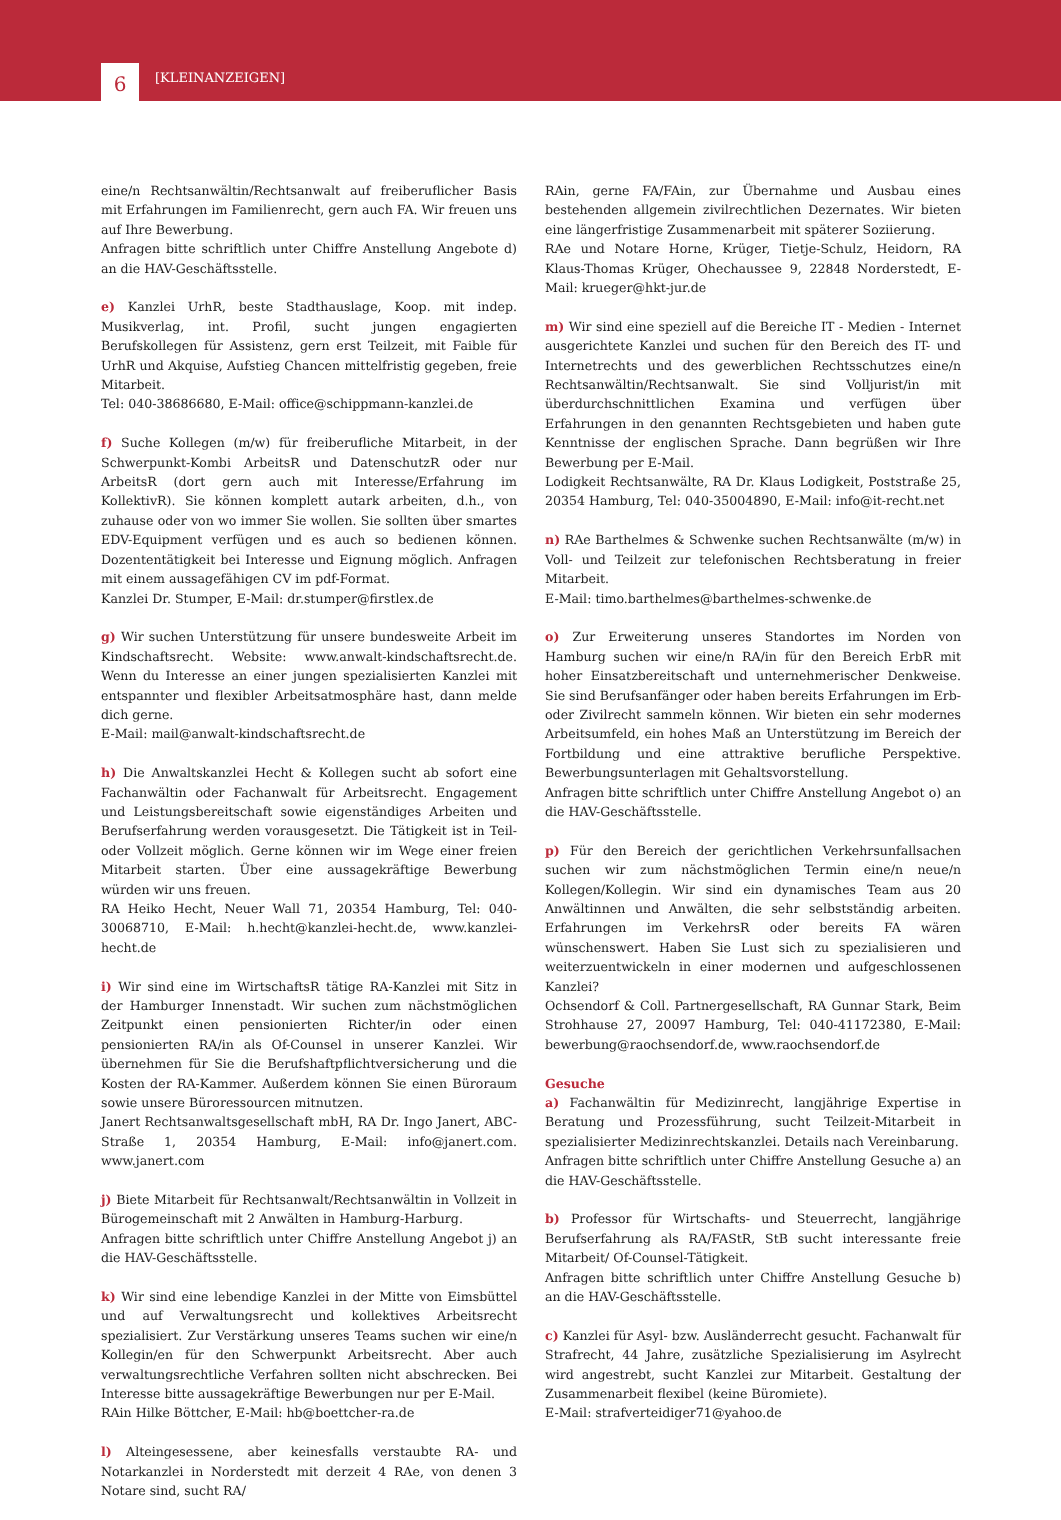6 [KLEINANZEIGEN]
eine/n Rechtsanwältin/Rechtsanwalt auf freiberuflicher Basis mit Erfahrungen im Familienrecht, gern auch FA. Wir freuen uns auf Ihre Bewerbung.
Anfragen bitte schriftlich unter Chiffre Anstellung Angebote d) an die HAV-Geschäftsstelle.
e) Kanzlei UrhR, beste Stadthauslage, Koop. mit indep. Musikverlag, int. Profil, sucht jungen engagierten Berufskollegen für Assistenz, gern erst Teilzeit, mit Faible für UrhR und Akquise, Aufstieg Chancen mittelfristig gegeben, freie Mitarbeit.
Tel: 040-38686680, E-Mail: office@schippmann-kanzlei.de
f) Suche Kollegen (m/w) für freiberufliche Mitarbeit, in der Schwerpunkt-Kombi ArbeitsR und DatenschutzR oder nur ArbeitsR (dort gern auch mit Interesse/Erfahrung im KollektivR). Sie können komplett autark arbeiten, d.h., von zuhause oder von wo immer Sie wollen. Sie sollten über smartes EDV-Equipment verfügen und es auch so bedienen können. Dozententätigkeit bei Interesse und Eignung möglich. Anfragen mit einem aussagefähigen CV im pdf-Format.
Kanzlei Dr. Stumper, E-Mail: dr.stumper@firstlex.de
g) Wir suchen Unterstützung für unsere bundesweite Arbeit im Kindschaftsrecht. Website: www.anwalt-kindschaftsrecht.de. Wenn du Interesse an einer jungen spezialisierten Kanzlei mit entspannter und flexibler Arbeitsatmosphäre hast, dann melde dich gerne.
E-Mail: mail@anwalt-kindschaftsrecht.de
h) Die Anwaltskanzlei Hecht & Kollegen sucht ab sofort eine Fachanwältin oder Fachanwalt für Arbeitsrecht. Engagement und Leistungsbereitschaft sowie eigenständiges Arbeiten und Berufserfahrung werden vorausgesetzt. Die Tätigkeit ist in Teil- oder Vollzeit möglich. Gerne können wir im Wege einer freien Mitarbeit starten. Über eine aussagekräftige Bewerbung würden wir uns freuen.
RA Heiko Hecht, Neuer Wall 71, 20354 Hamburg, Tel: 040-30068710, E-Mail: h.hecht@kanzlei-hecht.de, www.kanzlei-hecht.de
i) Wir sind eine im WirtschaftsR tätige RA-Kanzlei mit Sitz in der Hamburger Innenstadt. Wir suchen zum nächstmöglichen Zeitpunkt einen pensionierten Richter/in oder einen pensionierten RA/in als Of-Counsel in unserer Kanzlei. Wir übernehmen für Sie die Berufshaftpflichtversicherung und die Kosten der RA-Kammer. Außerdem können Sie einen Büroraum sowie unsere Büroressourcen mitnutzen.
Janert Rechtsanwaltsgesellschaft mbH, RA Dr. Ingo Janert, ABC-Straße 1, 20354 Hamburg, E-Mail: info@janert.com. www.janert.com
j) Biete Mitarbeit für Rechtsanwalt/Rechtsanwältin in Vollzeit in Bürogemeinschaft mit 2 Anwälten in Hamburg-Harburg.
Anfragen bitte schriftlich unter Chiffre Anstellung Angebot j) an die HAV-Geschäftsstelle.
k) Wir sind eine lebendige Kanzlei in der Mitte von Eimsbüttel und auf Verwaltungsrecht und kollektives Arbeitsrecht spezialisiert. Zur Verstärkung unseres Teams suchen wir eine/n Kollegin/en für den Schwerpunkt Arbeitsrecht. Aber auch verwaltungsrechtliche Verfahren sollten nicht abschrecken. Bei Interesse bitte aussagekräftige Bewerbungen nur per E-Mail.
RAin Hilke Böttcher, E-Mail: hb@boettcher-ra.de
l) Alteingesessene, aber keinesfalls verstaubte RA- und Notarkanzlei in Norderstedt mit derzeit 4 RAe, von denen 3 Notare sind, sucht RA/
RAin, gerne FA/FAin, zur Übernahme und Ausbau eines bestehenden allgemein zivilrechtlichen Dezernates. Wir bieten eine längerfristige Zusammenarbeit mit späterer Soziierung.
RAe und Notare Horne, Krüger, Tietje-Schulz, Heidorn, RA Klaus-Thomas Krüger, Ohechaussee 9, 22848 Norderstedt, E-Mail: krueger@hkt-jur.de
m) Wir sind eine speziell auf die Bereiche IT - Medien - Internet ausgerichtete Kanzlei und suchen für den Bereich des IT- und Internetrechts und des gewerblichen Rechtsschutzes eine/n Rechtsanwältin/Rechtsanwalt. Sie sind Volljurist/in mit überdurchschnittlichen Examina und verfügen über Erfahrungen in den genannten Rechtsgebieten und haben gute Kenntnisse der englischen Sprache. Dann begrüßen wir Ihre Bewerbung per E-Mail.
Lodigkeit Rechtsanwälte, RA Dr. Klaus Lodigkeit, Poststraße 25, 20354 Hamburg, Tel: 040-35004890, E-Mail: info@it-recht.net
n) RAe Barthelmes & Schwenke suchen Rechtsanwälte (m/w) in Voll- und Teilzeit zur telefonischen Rechtsberatung in freier Mitarbeit.
E-Mail: timo.barthelmes@barthelmes-schwenke.de
o) Zur Erweiterung unseres Standortes im Norden von Hamburg suchen wir eine/n RA/in für den Bereich ErbR mit hoher Einsatzbereitschaft und unternehmerischer Denkweise. Sie sind Berufsanfänger oder haben bereits Erfahrungen im Erb- oder Zivilrecht sammeln können. Wir bieten ein sehr modernes Arbeitsumfeld, ein hohes Maß an Unterstützung im Bereich der Fortbildung und eine attraktive berufliche Perspektive. Bewerbungsunterlagen mit Gehaltsvorstellung.
Anfragen bitte schriftlich unter Chiffre Anstellung Angebot o) an die HAV-Geschäftsstelle.
p) Für den Bereich der gerichtlichen Verkehrsunfallsachen suchen wir zum nächstmöglichen Termin eine/n neue/n Kollegen/Kollegin. Wir sind ein dynamisches Team aus 20 Anwältinnen und Anwälten, die sehr selbstständig arbeiten. Erfahrungen im VerkehrsR oder bereits FA wären wünschenswert. Haben Sie Lust sich zu spezialisieren und weiterzuentwickeln in einer modernen und aufgeschlossenen Kanzlei?
Ochsendorf & Coll. Partnergesellschaft, RA Gunnar Stark, Beim Strohhause 27, 20097 Hamburg, Tel: 040-41172380, E-Mail: bewerbung@raochsendorf.de, www.raochsendorf.de
Gesuche
a) Fachanwältin für Medizinrecht, langjährige Expertise in Beratung und Prozessführung, sucht Teilzeit-Mitarbeit in spezialisierter Medizinrechtskanzlei. Details nach Vereinbarung.
Anfragen bitte schriftlich unter Chiffre Anstellung Gesuche a) an die HAV-Geschäftsstelle.
b) Professor für Wirtschafts- und Steuerrecht, langjährige Berufserfahrung als RA/FAStR, StB sucht interessante freie Mitarbeit/ Of-Counsel-Tätigkeit.
Anfragen bitte schriftlich unter Chiffre Anstellung Gesuche b) an die HAV-Geschäftsstelle.
c) Kanzlei für Asyl- bzw. Ausländerrecht gesucht. Fachanwalt für Strafrecht, 44 Jahre, zusätzliche Spezialisierung im Asylrecht wird angestrebt, sucht Kanzlei zur Mitarbeit. Gestaltung der Zusammenarbeit flexibel (keine Büromiete).
E-Mail: strafverteidiger71@yahoo.de